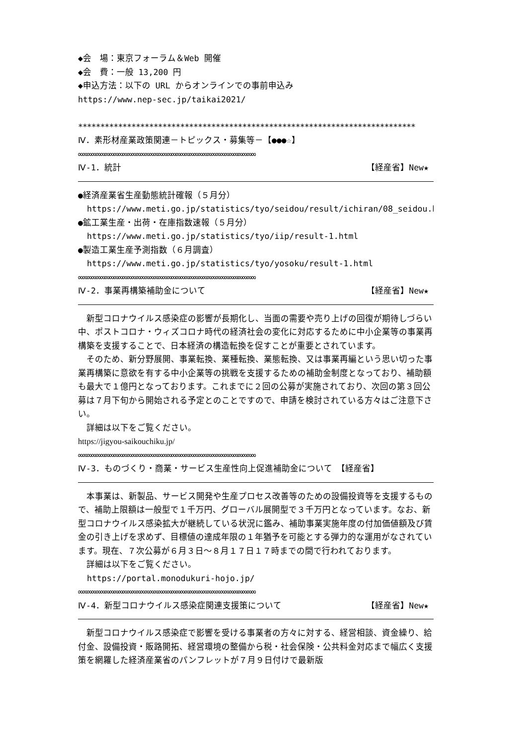◆会　場：東京フォーラム＆Web 開催
◆会　費：一般 13,200 円
◆申込方法：以下の URL からオンラインでの事前申込み
https://www.nep-sec.jp/taikai2021/
****************************************************************************
Ⅳ．素形材産業政策関連－トピックス・募集等－【●●●☆】
∞∞∞∞∞∞∞∞∞∞∞∞∞∞∞∞∞∞∞∞∞∞∞∞∞∞∞∞∞∞∞∞∞∞∞∞∞∞∞∞
Ⅳ-1．統計 【経産省】New★
●経済産業省生産動態統計確報（５月分）
https://www.meti.go.jp/statistics/tyo/seidou/result/ichiran/08_seidou.html
●鉱工業生産・出荷・在庫指数速報（５月分）
https://www.meti.go.jp/statistics/tyo/iip/result-1.html
●製造工業生産予測指数（６月調査）
https://www.meti.go.jp/statistics/tyo/yosoku/result-1.html
∞∞∞∞∞∞∞∞∞∞∞∞∞∞∞∞∞∞∞∞∞∞∞∞∞∞∞∞∞∞∞∞∞∞∞∞∞∞∞∞
Ⅳ-2．事業再構築補助金について 【経産省】New★
　新型コロナウイルス感染症の影響が長期化し、当面の需要や売り上げの回復が期待しづらい中、ポストコロナ・ウィズコロナ時代の経済社会の変化に対応するために中小企業等の事業再構築を支援することで、日本経済の構造転換を促すことが重要とされています。
　そのため、新分野展開、事業転換、業種転換、業態転換、又は事業再編という思い切った事業再構築に意欲を有する中小企業等の挑戦を支援するための補助金制度となっており、補助額も最大で１億円となっております。これまでに２回の公募が実施されており、次回の第３回公募は７月下旬から開始される予定とのことですので、申請を検討されている方々はご注意下さい。
　詳細は以下をご覧ください。
https://jigyou-saikouchiku.jp/
∞∞∞∞∞∞∞∞∞∞∞∞∞∞∞∞∞∞∞∞∞∞∞∞∞∞∞∞∞∞∞∞∞∞∞∞∞∞∞∞
Ⅳ-3．ものづくり・商業・サービス生産性向上促進補助金について　【経産省】
　本事業は、新製品、サービス開発や生産プロセス改善等のための設備投資等を支援するもので、補助上限額は一般型で１千万円、グローバル展開型で３千万円となっています。なお、新型コロナウイルス感染拡大が継続している状況に鑑み、補助事業実施年度の付加価値額及び賃金の引き上げを求めず、目標値の達成年限の１年猶予を可能とする弾力的な運用がなされています。現在、７次公募が６月３日～８月１７日１７時までの間で行われております。
　詳細は以下をご覧ください。
https://portal.monodukuri-hojo.jp/
∞∞∞∞∞∞∞∞∞∞∞∞∞∞∞∞∞∞∞∞∞∞∞∞∞∞∞∞∞∞∞∞∞∞∞∞∞∞∞∞
Ⅳ-4．新型コロナウイルス感染症関連支援策について 【経産省】New★
　新型コロナウイルス感染症で影響を受ける事業者の方々に対する、経営相談、資金繰り、給付金、設備投資・販路開拓、経営環境の整備から税・社会保険・公共料金対応まで幅広く支援策を網羅した経済産業省のパンフレットが７月９日付けで最新版